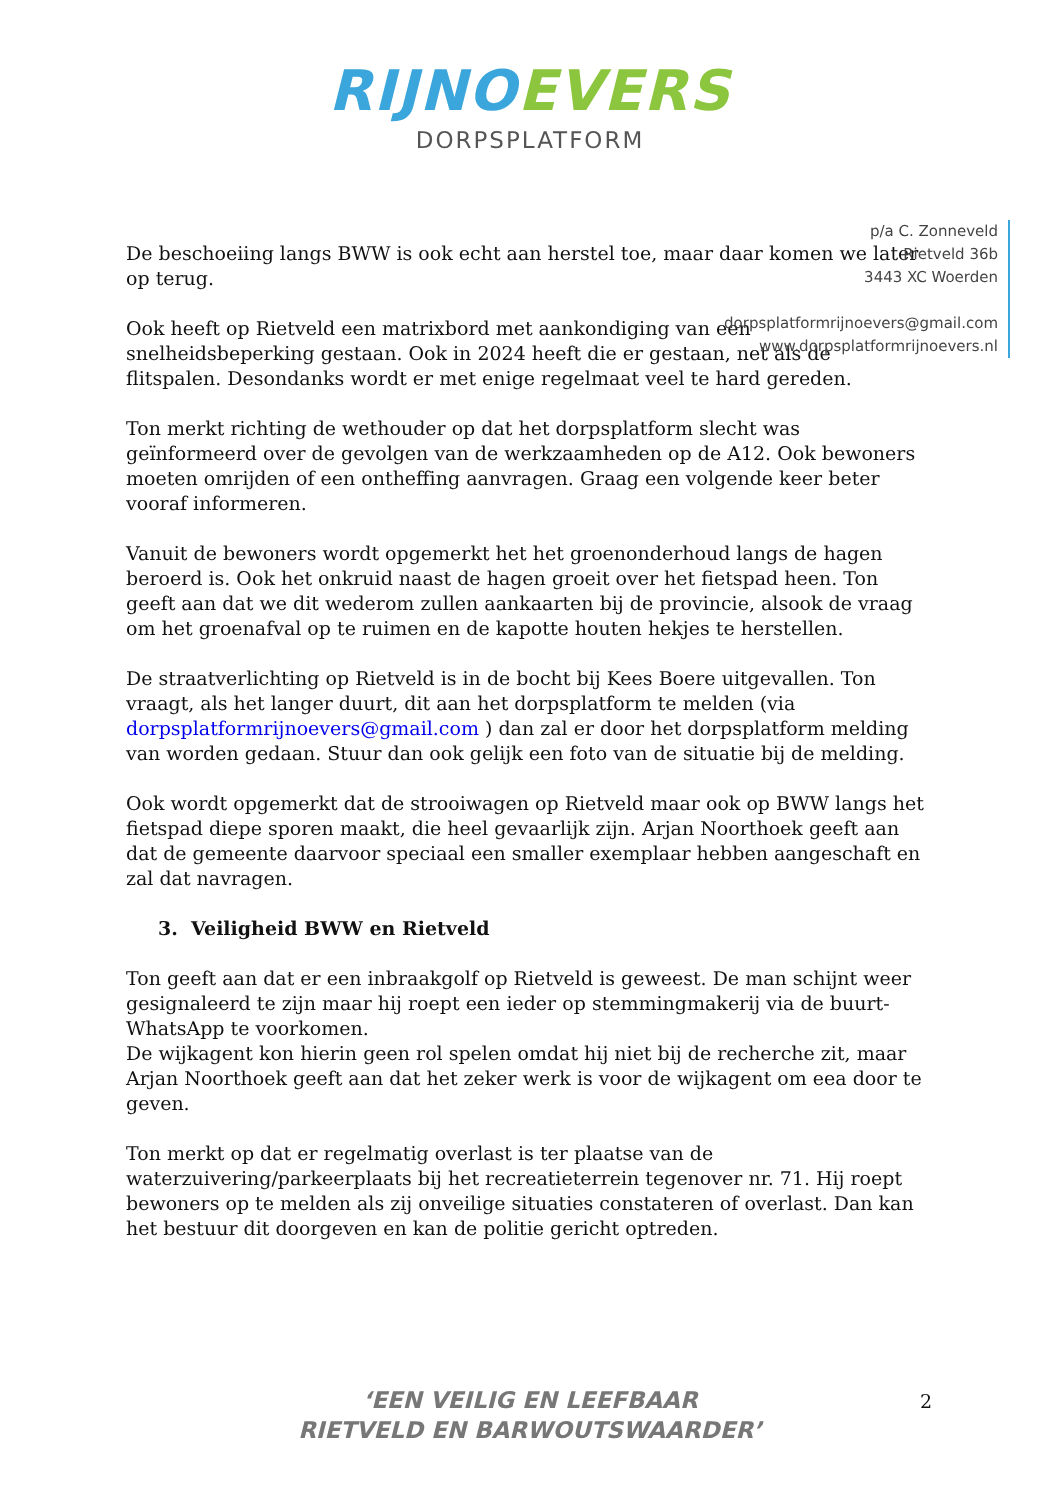RIJNOEVERS
DORPSPLATFORM
p/a C. Zonneveld
Rietveld 36b
3443 XC Woerden
dorpsplatformrijnoevers@gmail.com
www.dorpsplatformrijnoevers.nl
De beschoeiing langs BWW is ook echt aan herstel toe, maar daar komen we later op terug.
Ook heeft op Rietveld een matrixbord met aankondiging van een snelheidsbeperking gestaan. Ook in 2024 heeft die er gestaan, net als de flitspalen. Desondanks wordt er met enige regelmaat veel te hard gereden.
Ton merkt richting de wethouder op dat het dorpsplatform slecht was geïnformeerd over de gevolgen van de werkzaamheden op de A12. Ook bewoners moeten omrijden of een ontheffing aanvragen. Graag een volgende keer beter vooraf informeren.
Vanuit de bewoners wordt opgemerkt het het groenonderhoud langs de hagen beroerd is. Ook het onkruid naast de hagen groeit over het fietspad heen. Ton geeft aan dat we dit wederom zullen aankaarten bij de provincie, alsook de vraag om het groenafval op te ruimen en de kapotte houten hekjes te herstellen.
De straatverlichting op Rietveld is in de bocht bij Kees Boere uitgevallen. Ton vraagt, als het langer duurt, dit aan het dorpsplatform te melden (via dorpsplatformrijnoevers@gmail.com ) dan zal er door het dorpsplatform melding van worden gedaan. Stuur dan ook gelijk een foto van de situatie bij de melding.
Ook wordt opgemerkt dat de strooiwagen op Rietveld maar ook op BWW langs het fietspad diepe sporen maakt, die heel gevaarlijk zijn. Arjan Noorthoek geeft aan dat de gemeente daarvoor speciaal een smaller exemplaar hebben aangeschaft en zal dat navragen.
3. Veiligheid BWW en Rietveld
Ton geeft aan dat er een inbraakgolf op Rietveld is geweest. De man schijnt weer gesignaleerd te zijn maar hij roept een ieder op stemmingmakerij via de buurt-WhatsApp te voorkomen.
De wijkagent kon hierin geen rol spelen omdat hij niet bij de recherche zit, maar Arjan Noorthoek geeft aan dat het zeker werk is voor de wijkagent om eea door te geven.
Ton merkt op dat er regelmatig overlast is ter plaatse van de waterzuivering/parkeerplaats bij het recreatieterrein tegenover nr. 71. Hij roept bewoners op te melden als zij onveilige situaties constateren of overlast. Dan kan het bestuur dit doorgeven en kan de politie gericht optreden.
‘EEN VEILIG EN LEEFBAAR
RIETVELD EN BARWOUTSWAARDER’
2